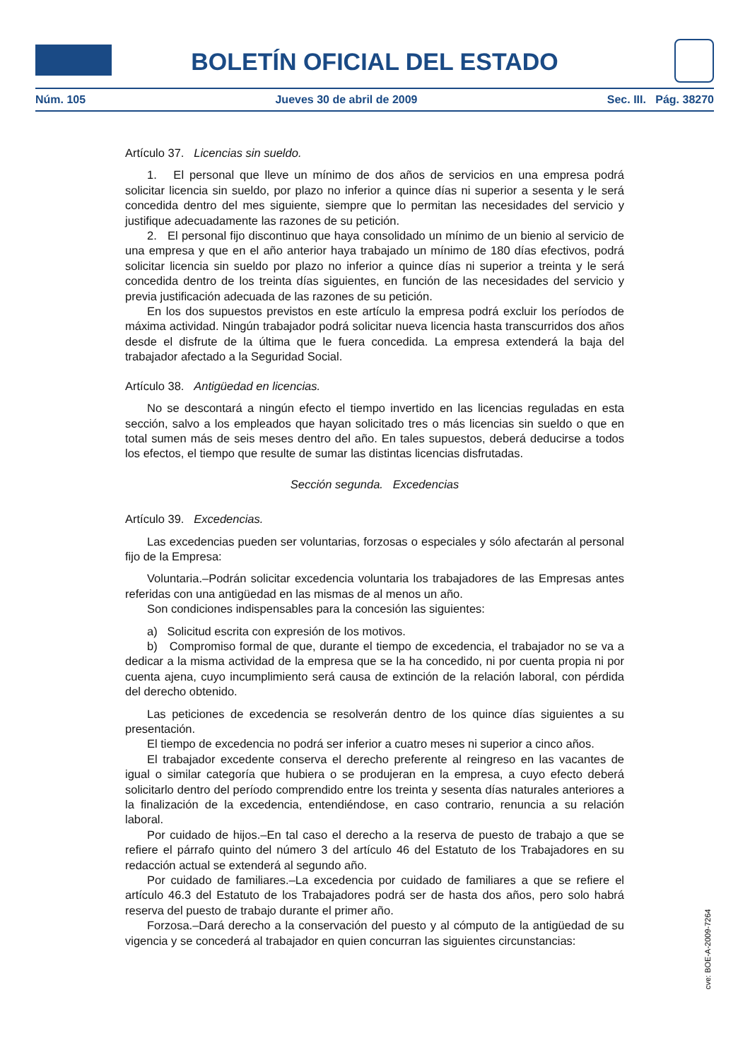BOLETÍN OFICIAL DEL ESTADO
Núm. 105 Jueves 30 de abril de 2009 Sec. III. Pág. 38270
Artículo 37. Licencias sin sueldo.
1. El personal que lleve un mínimo de dos años de servicios en una empresa podrá solicitar licencia sin sueldo, por plazo no inferior a quince días ni superior a sesenta y le será concedida dentro del mes siguiente, siempre que lo permitan las necesidades del servicio y justifique adecuadamente las razones de su petición.
2. El personal fijo discontinuo que haya consolidado un mínimo de un bienio al servicio de una empresa y que en el año anterior haya trabajado un mínimo de 180 días efectivos, podrá solicitar licencia sin sueldo por plazo no inferior a quince días ni superior a treinta y le será concedida dentro de los treinta días siguientes, en función de las necesidades del servicio y previa justificación adecuada de las razones de su petición.
En los dos supuestos previstos en este artículo la empresa podrá excluir los períodos de máxima actividad. Ningún trabajador podrá solicitar nueva licencia hasta transcurridos dos años desde el disfrute de la última que le fuera concedida. La empresa extenderá la baja del trabajador afectado a la Seguridad Social.
Artículo 38. Antigüedad en licencias.
No se descontará a ningún efecto el tiempo invertido en las licencias reguladas en esta sección, salvo a los empleados que hayan solicitado tres o más licencias sin sueldo o que en total sumen más de seis meses dentro del año. En tales supuestos, deberá deducirse a todos los efectos, el tiempo que resulte de sumar las distintas licencias disfrutadas.
Sección segunda. Excedencias
Artículo 39. Excedencias.
Las excedencias pueden ser voluntarias, forzosas o especiales y sólo afectarán al personal fijo de la Empresa:
Voluntaria.–Podrán solicitar excedencia voluntaria los trabajadores de las Empresas antes referidas con una antigüedad en las mismas de al menos un año.
Son condiciones indispensables para la concesión las siguientes:
a) Solicitud escrita con expresión de los motivos.
b) Compromiso formal de que, durante el tiempo de excedencia, el trabajador no se va a dedicar a la misma actividad de la empresa que se la ha concedido, ni por cuenta propia ni por cuenta ajena, cuyo incumplimiento será causa de extinción de la relación laboral, con pérdida del derecho obtenido.
Las peticiones de excedencia se resolverán dentro de los quince días siguientes a su presentación.
El tiempo de excedencia no podrá ser inferior a cuatro meses ni superior a cinco años.
El trabajador excedente conserva el derecho preferente al reingreso en las vacantes de igual o similar categoría que hubiera o se produjeran en la empresa, a cuyo efecto deberá solicitarlo dentro del período comprendido entre los treinta y sesenta días naturales anteriores a la finalización de la excedencia, entendiéndose, en caso contrario, renuncia a su relación laboral.
Por cuidado de hijos.–En tal caso el derecho a la reserva de puesto de trabajo a que se refiere el párrafo quinto del número 3 del artículo 46 del Estatuto de los Trabajadores en su redacción actual se extenderá al segundo año.
Por cuidado de familiares.–La excedencia por cuidado de familiares a que se refiere el artículo 46.3 del Estatuto de los Trabajadores podrá ser de hasta dos años, pero solo habrá reserva del puesto de trabajo durante el primer año.
Forzosa.–Dará derecho a la conservación del puesto y al cómputo de la antigüedad de su vigencia y se concederá al trabajador en quien concurran las siguientes circunstancias:
cve: BOE-A-2009-7264